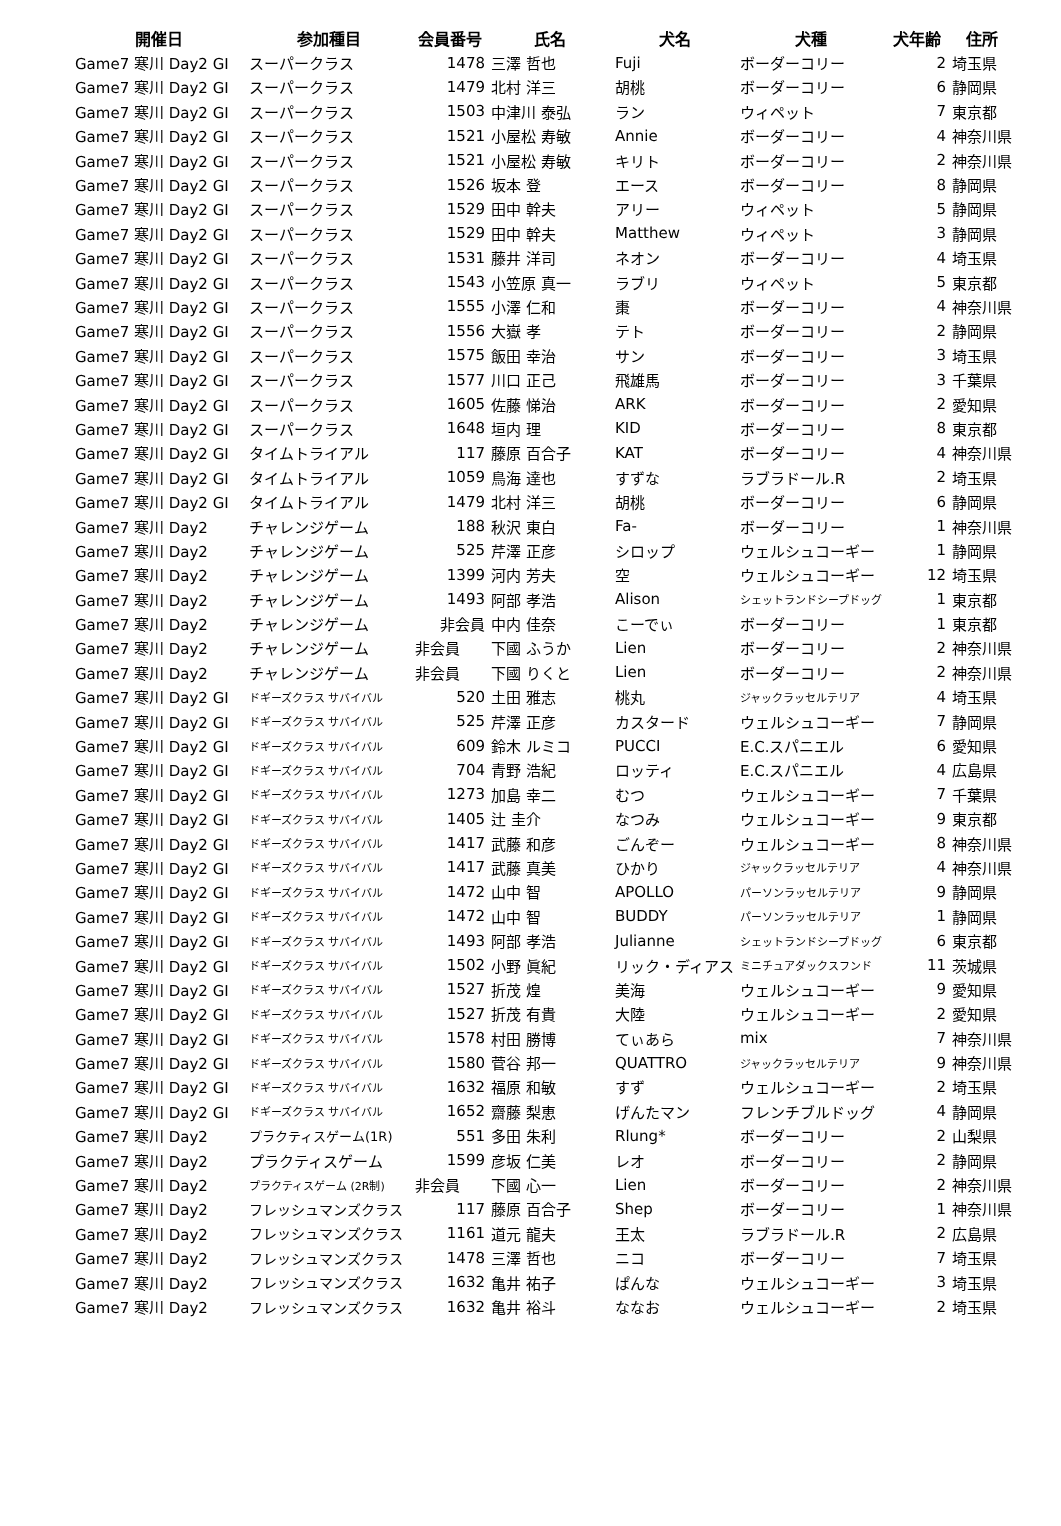| 開催日 | 参加種目 | 会員番号 | 氏名 | 犬名 | 犬種 | 犬年齢 | 住所 |
| --- | --- | --- | --- | --- | --- | --- | --- |
| Game7 寒川 Day2 GI | スーパークラス | 1478 | 三澤 哲也 | Fuji | ボーダーコリー | 2 | 埼玉県 |
| Game7 寒川 Day2 GI | スーパークラス | 1479 | 北村 洋三 | 胡桃 | ボーダーコリー | 6 | 静岡県 |
| Game7 寒川 Day2 GI | スーパークラス | 1503 | 中津川 泰弘 | ラン | ウィペット | 7 | 東京都 |
| Game7 寒川 Day2 GI | スーパークラス | 1521 | 小屋松 寿敏 | Annie | ボーダーコリー | 4 | 神奈川県 |
| Game7 寒川 Day2 GI | スーパークラス | 1521 | 小屋松 寿敏 | キリト | ボーダーコリー | 2 | 神奈川県 |
| Game7 寒川 Day2 GI | スーパークラス | 1526 | 坂本 登 | エース | ボーダーコリー | 8 | 静岡県 |
| Game7 寒川 Day2 GI | スーパークラス | 1529 | 田中 幹夫 | アリー | ウィペット | 5 | 静岡県 |
| Game7 寒川 Day2 GI | スーパークラス | 1529 | 田中 幹夫 | Matthew | ウィペット | 3 | 静岡県 |
| Game7 寒川 Day2 GI | スーパークラス | 1531 | 藤井 洋司 | ネオン | ボーダーコリー | 4 | 埼玉県 |
| Game7 寒川 Day2 GI | スーパークラス | 1543 | 小笠原 真一 | ラブリ | ウィペット | 5 | 東京都 |
| Game7 寒川 Day2 GI | スーパークラス | 1555 | 小澤 仁和 | 棗 | ボーダーコリー | 4 | 神奈川県 |
| Game7 寒川 Day2 GI | スーパークラス | 1556 | 大嶽 孝 | テト | ボーダーコリー | 2 | 静岡県 |
| Game7 寒川 Day2 GI | スーパークラス | 1575 | 飯田 幸治 | サン | ボーダーコリー | 3 | 埼玉県 |
| Game7 寒川 Day2 GI | スーパークラス | 1577 | 川口 正己 | 飛雄馬 | ボーダーコリー | 3 | 千葉県 |
| Game7 寒川 Day2 GI | スーパークラス | 1605 | 佐藤 悌治 | ARK | ボーダーコリー | 2 | 愛知県 |
| Game7 寒川 Day2 GI | スーパークラス | 1648 | 垣内 理 | KID | ボーダーコリー | 8 | 東京都 |
| Game7 寒川 Day2 GI | タイムトライアル | 117 | 藤原 百合子 | KAT | ボーダーコリー | 4 | 神奈川県 |
| Game7 寒川 Day2 GI | タイムトライアル | 1059 | 鳥海 達也 | すずな | ラブラドール.R | 2 | 埼玉県 |
| Game7 寒川 Day2 GI | タイムトライアル | 1479 | 北村 洋三 | 胡桃 | ボーダーコリー | 6 | 静岡県 |
| Game7 寒川 Day2 | チャレンジゲーム | 188 | 秋沢 東白 | Fa- | ボーダーコリー | 1 | 神奈川県 |
| Game7 寒川 Day2 | チャレンジゲーム | 525 | 芹澤 正彦 | シロップ | ウェルシュコーギー | 1 | 静岡県 |
| Game7 寒川 Day2 | チャレンジゲーム | 1399 | 河内 芳夫 | 空 | ウェルシュコーギー | 12 | 埼玉県 |
| Game7 寒川 Day2 | チャレンジゲーム | 1493 | 阿部 孝浩 | Alison | シェットランドシープドッグ | 1 | 東京都 |
| Game7 寒川 Day2 | チャレンジゲーム | 非会員 | 中内 佳奈 | こーでぃ | ボーダーコリー | 1 | 東京都 |
| Game7 寒川 Day2 | チャレンジゲーム | 非会員 | 下國 ふうか | Lien | ボーダーコリー | 2 | 神奈川県 |
| Game7 寒川 Day2 | チャレンジゲーム | 非会員 | 下國 りくと | Lien | ボーダーコリー | 2 | 神奈川県 |
| Game7 寒川 Day2 GI | ドギーズクラス サバイバル | 520 | 土田 雅志 | 桃丸 | ジャックラッセルテリア | 4 | 埼玉県 |
| Game7 寒川 Day2 GI | ドギーズクラス サバイバル | 525 | 芹澤 正彦 | カスタード | ウェルシュコーギー | 7 | 静岡県 |
| Game7 寒川 Day2 GI | ドギーズクラス サバイバル | 609 | 鈴木 ルミコ | PUCCI | E.C.スパニエル | 6 | 愛知県 |
| Game7 寒川 Day2 GI | ドギーズクラス サバイバル | 704 | 青野 浩紀 | ロッティ | E.C.スパニエル | 4 | 広島県 |
| Game7 寒川 Day2 GI | ドギーズクラス サバイバル | 1273 | 加島 幸二 | むつ | ウェルシュコーギー | 7 | 千葉県 |
| Game7 寒川 Day2 GI | ドギーズクラス サバイバル | 1405 | 辻 圭介 | なつみ | ウェルシュコーギー | 9 | 東京都 |
| Game7 寒川 Day2 GI | ドギーズクラス サバイバル | 1417 | 武藤 和彦 | ごんぞー | ウェルシュコーギー | 8 | 神奈川県 |
| Game7 寒川 Day2 GI | ドギーズクラス サバイバル | 1417 | 武藤 真美 | ひかり | ジャックラッセルテリア | 4 | 神奈川県 |
| Game7 寒川 Day2 GI | ドギーズクラス サバイバル | 1472 | 山中 智 | APOLLO | パーソンラッセルテリア | 9 | 静岡県 |
| Game7 寒川 Day2 GI | ドギーズクラス サバイバル | 1472 | 山中 智 | BUDDY | パーソンラッセルテリア | 1 | 静岡県 |
| Game7 寒川 Day2 GI | ドギーズクラス サバイバル | 1493 | 阿部 孝浩 | Julianne | シェットランドシープドッグ | 6 | 東京都 |
| Game7 寒川 Day2 GI | ドギーズクラス サバイバル | 1502 | 小野 眞紀 | リック・ディアス | ミニチュアダックスフンド | 11 | 茨城県 |
| Game7 寒川 Day2 GI | ドギーズクラス サバイバル | 1527 | 折茂 煌 | 美海 | ウェルシュコーギー | 9 | 愛知県 |
| Game7 寒川 Day2 GI | ドギーズクラス サバイバル | 1527 | 折茂 有貴 | 大陸 | ウェルシュコーギー | 2 | 愛知県 |
| Game7 寒川 Day2 GI | ドギーズクラス サバイバル | 1578 | 村田 勝博 | てぃあら | mix | 7 | 神奈川県 |
| Game7 寒川 Day2 GI | ドギーズクラス サバイバル | 1580 | 菅谷 邦一 | QUATTRO | ジャックラッセルテリア | 9 | 神奈川県 |
| Game7 寒川 Day2 GI | ドギーズクラス サバイバル | 1632 | 福原 和敏 | すず | ウェルシュコーギー | 2 | 埼玉県 |
| Game7 寒川 Day2 GI | ドギーズクラス サバイバル | 1652 | 齋藤 梨恵 | げんたマン | フレンチブルドッグ | 4 | 静岡県 |
| Game7 寒川 Day2 | プラクティスゲーム(1R) | 551 | 多田 朱利 | Rlung* | ボーダーコリー | 2 | 山梨県 |
| Game7 寒川 Day2 | プラクティスゲーム | 1599 | 彦坂 仁美 | レオ | ボーダーコリー | 2 | 静岡県 |
| Game7 寒川 Day2 | プラクティスゲーム (2R制) | 非会員 | 下國 心一 | Lien | ボーダーコリー | 2 | 神奈川県 |
| Game7 寒川 Day2 | フレッシュマンズクラス | 117 | 藤原 百合子 | Shep | ボーダーコリー | 1 | 神奈川県 |
| Game7 寒川 Day2 | フレッシュマンズクラス | 1161 | 道元 龍夫 | 王太 | ラブラドール.R | 2 | 広島県 |
| Game7 寒川 Day2 | フレッシュマンズクラス | 1478 | 三澤 哲也 | ニコ | ボーダーコリー | 7 | 埼玉県 |
| Game7 寒川 Day2 | フレッシュマンズクラス | 1632 | 亀井 祐子 | ぱんな | ウェルシュコーギー | 3 | 埼玉県 |
| Game7 寒川 Day2 | フレッシュマンズクラス | 1632 | 亀井 裕斗 | ななお | ウェルシュコーギー | 2 | 埼玉県 |